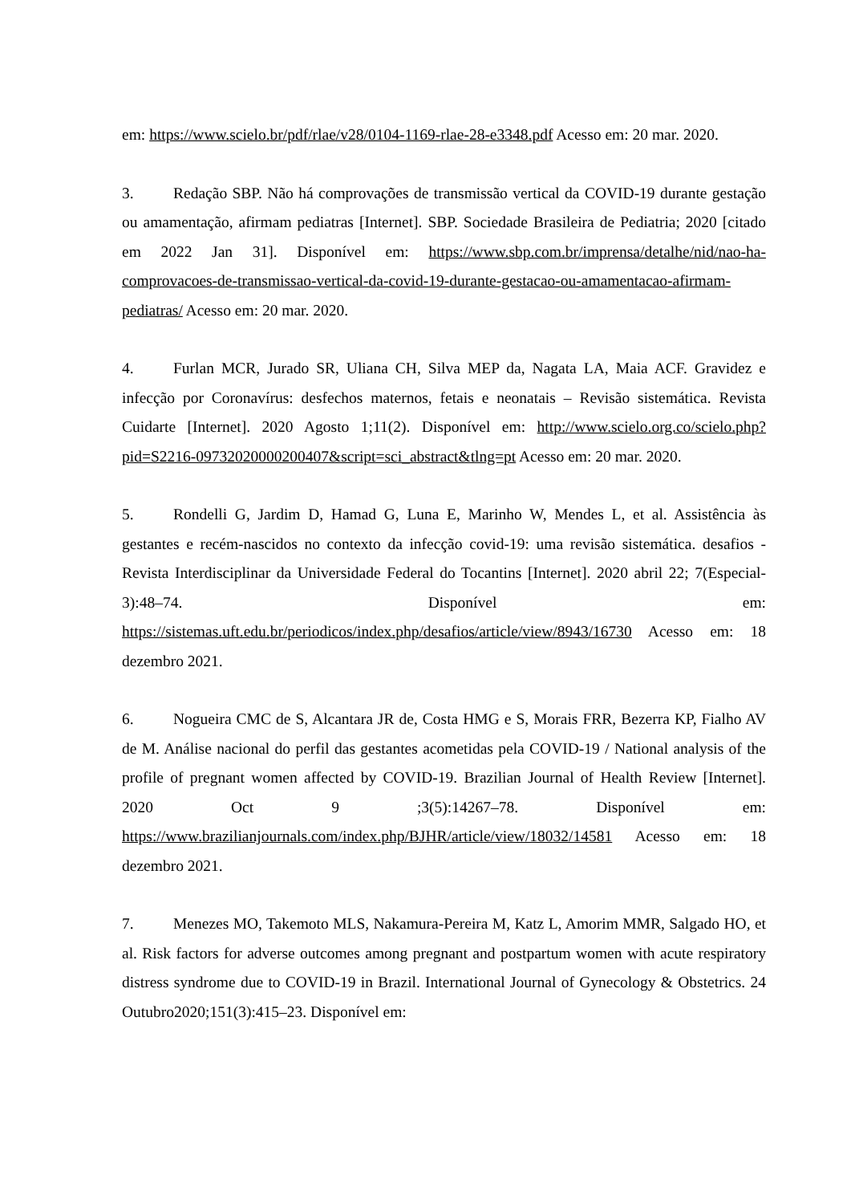em: https://www.scielo.br/pdf/rlae/v28/0104-1169-rlae-28-e3348.pdf Acesso em: 20 mar. 2020.
3. Redação SBP. Não há comprovações de transmissão vertical da COVID-19 durante gestação ou amamentação, afirmam pediatras [Internet]. SBP. Sociedade Brasileira de Pediatria; 2020 [citado em 2022 Jan 31]. Disponível em: https://www.sbp.com.br/imprensa/detalhe/nid/nao-ha-comprovacoes-de-transmissao-vertical-da-covid-19-durante-gestacao-ou-amamentacao-afirmam-pediatras/ Acesso em: 20 mar. 2020.
4. Furlan MCR, Jurado SR, Uliana CH, Silva MEP da, Nagata LA, Maia ACF. Gravidez e infecção por Coronavírus: desfechos maternos, fetais e neonatais – Revisão sistemática. Revista Cuidarte [Internet]. 2020 Agosto 1;11(2). Disponível em: http://www.scielo.org.co/scielo.php?pid=S2216-09732020000200407&script=sci_abstract&tlng=pt Acesso em: 20 mar. 2020.
5. Rondelli G, Jardim D, Hamad G, Luna E, Marinho W, Mendes L, et al. Assistência às gestantes e recém-nascidos no contexto da infecção covid-19: uma revisão sistemática. desafios - Revista Interdisciplinar da Universidade Federal do Tocantins [Internet]. 2020 abril 22; 7(Especial-3):48–74. Disponível em: https://sistemas.uft.edu.br/periodicos/index.php/desafios/article/view/8943/16730 Acesso em: 18 dezembro 2021.
6. Nogueira CMC de S, Alcantara JR de, Costa HMG e S, Morais FRR, Bezerra KP, Fialho AV de M. Análise nacional do perfil das gestantes acometidas pela COVID-19 / National analysis of the profile of pregnant women affected by COVID-19. Brazilian Journal of Health Review [Internet]. 2020 Oct 9 ;3(5):14267–78. Disponível em: https://www.brazilianjournals.com/index.php/BJHR/article/view/18032/14581 Acesso em: 18 dezembro 2021.
7. Menezes MO, Takemoto MLS, Nakamura-Pereira M, Katz L, Amorim MMR, Salgado HO, et al. Risk factors for adverse outcomes among pregnant and postpartum women with acute respiratory distress syndrome due to COVID-19 in Brazil. International Journal of Gynecology & Obstetrics. 24 Outubro2020;151(3):415–23. Disponível em: